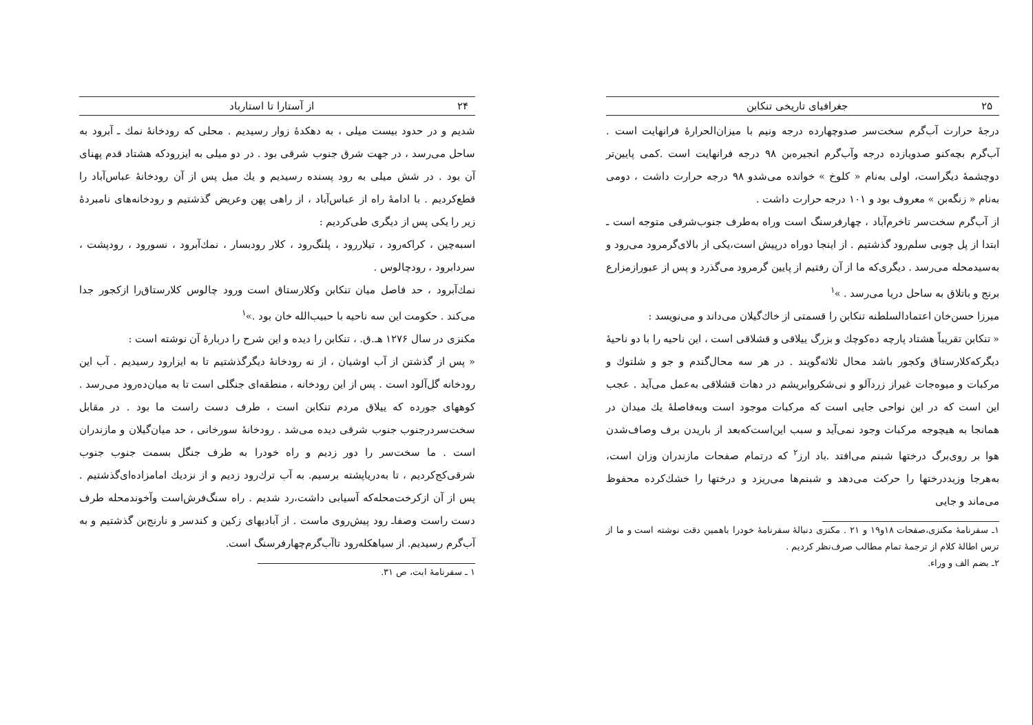۲۴ از آستارا تا استارباد
شدیم و در حدود بیست میلی ، به دهکدهٔ زوار رسیدیم . محلی که رودخانهٔ نمك ـ آبرود به ساحل می‌رسد ، در جهت شرق جنوب شرقی بود . در دو میلی به ایزرودکه هشتاد قدم پهنای آن بود . در شش میلی به رود پسنده رسیدیم و یك میل پس از آن رودخانهٔ عباس‌آباد را قطع‌کردیم . با ادامهٔ راه از عباس‌آباد ، از راهی پهن وعریض گذشتیم و رودخانه‌های نامبردهٔ زیر را یکی پس از دیگری طی‌کردیم :
اسبه‌چین ، کراکه‌رود ، تیلاررود ، پلنگ‌رود ، کلار رودبسار ، نمك‌آبرود ، نسورود ، رودپشت ، سردابرود ، رودچالوس .
نمك‌آبرود ، حد فاصل میان تنکابن وکلارستاق است ورود چالوس کلارستاق‌را ازکجور جدا می‌کند . حکومت این سه ناحیه با حبیب‌الله خان بود .»<sup>۱</sup>
مکنزی در سال ۱۲۷۶ هـ.ق. ، تنکابن را دیده و این شرح را دربارهٔ آن نوشته است :
« پس از گذشتن از آب اوشیان ، از نه رودخانهٔ دیگرگذشتیم تا به ایزارود رسیدیم . آب این رودخانه گل‌آلود است . پس از این رودخانه ، منطقه‌ای جنگلی است تا به میان‌ده‌رود می‌رسد . کوههای جورده که ییلاق مردم تنکابن است ، طرف دست راست ما بود . در مقابل سخت‌سردرجنوب جنوب شرقی دیده می‌شد . رودخانهٔ سورخانی ، حد میان‌گیلان و مازندران است . ما سخت‌سر را دور زدیم و راه خودرا به طرف جنگل بسمت جنوب جنوب شرقی‌کج‌کردیم ، تا به‌دریاپشته برسیم. به آب ترك‌رود زدیم و از نزدیك امامزاده‌ای‌گذشتیم . پس از آن ازکرخت‌محله‌که آسیابی داشت،رد شدیم . راه سنگ‌فرش‌است وآخوندمحله طرف دست راست وصفا‌ـ رود پیش‌روی ماست . از آبادیهای زکین و کندسر و نارنج‌بن گذشتیم و به آب‌گرم رسیدیم. از سیاهکله‌رود تاآب‌گرم‌چهارفرسنگ است.
۱ ـ سفرنامهٔ ابت، ص ۳۱.
۲۵ جغرافیای تاریخی تنکابن
درجهٔ حرارت آب‌گرم سخت‌سر صدوچهارده درجه ونیم با میزان‌الحرارهٔ فرانهایت است . آب‌گرم بچه‌کنو صدویازده درجه وآب‌گرم انجیره‌بن ۹۸ درجه فرانهایت است .کمی پایین‌تر دوچشمهٔ دیگراست، اولی به‌نام « کلوخ » خوانده می‌شدو ۹۸ درجه حرارت داشت ، دومی به‌نام « زنگه‌بن » معروف بود و ۱۰۱ درجه حرارت داشت .
از آب‌گرم سخت‌سر تاخرم‌آباد ، چهارفرسنگ است وراه به‌طرف جنوب‌شرقی متوجه است ـ ابتدا از پل چوبی سلم‌رود گذشتیم . از اینجا دوراه درپیش است،یکی از بالای‌گرمرود می‌رود و به‌سیدمحله می‌رسد . دیگری‌که ما از آن رفتیم از پایین گرمرود می‌گذرد و پس از عبورازمزارع برنج و باتلاق به ساحل دریا می‌رسد . »<sup>۱</sup>
میرزا حسن‌خان اعتمادالسلطنه تنکابن را قسمتی از خاك‌گیلان می‌داند و می‌نویسد :
« تنکابن تقریباً هشتاد پارچه ده‌کوچك و بزرگ ییلاقی و قشلاقی است ، این ناحیه را با دو ناحیهٔ دیگرکه‌کلارستاق وکجور باشد محال ثلاثه‌گویند . در هر سه محال‌گندم و جو و شلتوك و مرکبات و میوه‌جات غیراز زردآلو و نی‌شکروابریشم در دهات قشلاقی به‌عمل می‌آید . عجب این است که در این نواحی جایی است که مرکبات موجود است وبه‌فاصلهٔ یك میدان در همانجا به هیچوجه مرکبات وجود نمی‌آید و سبب این‌است‌که‌بعد از باریدن برف وصاف‌شدن هوا بر روی‌برگ درختها شبنم می‌افتد .باد ارز<sup>۲</sup> که درتمام صفحات مازندران وزان است، به‌هرجا وزیددرختها را حرکت می‌دهد و شبنم‌ها می‌ریزد و درختها را خشك‌کرده محفوظ می‌ماند و جایی
۱ـ سفرنامهٔ مکنزی،صفحات ۱۸و۱۹ و ۲۱ . مکنزی دنبالهٔ سفرنامهٔ خودرا باهمین دقت نوشته است و ما از ترس اطالهٔ کلام از ترجمهٔ تمام مطالب صرف‌نظر کردیم .
۲ـ بضم الف و وراء.